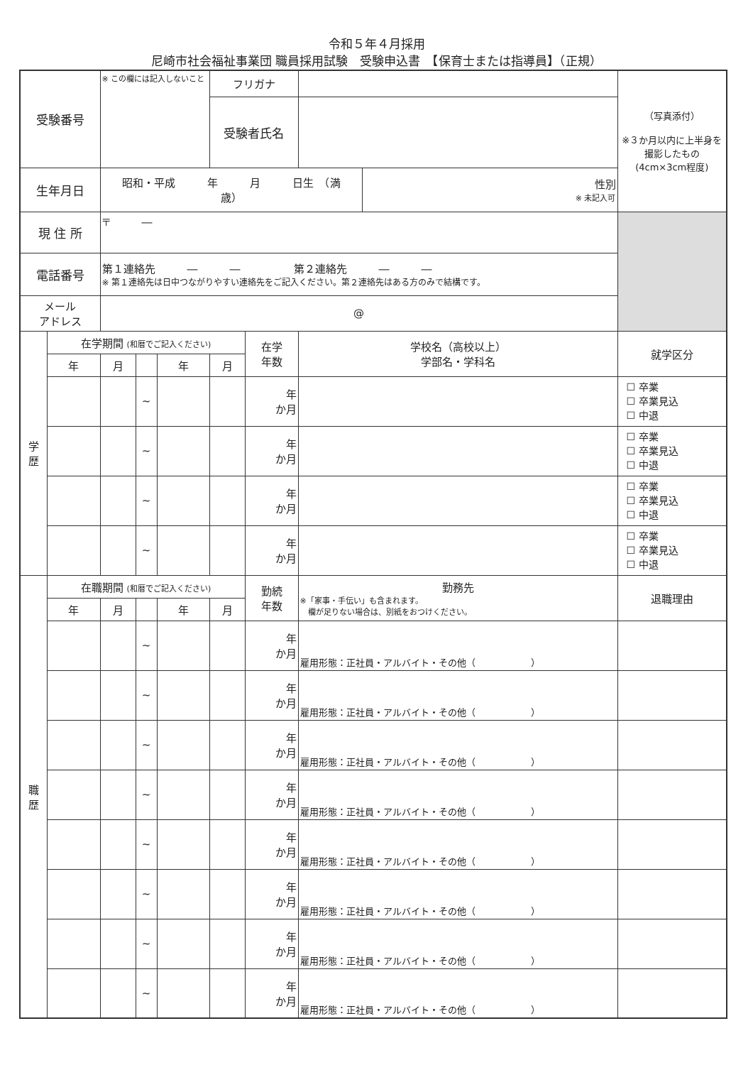令和５年４月採用
尼崎市社会福祉事業団 職員採用試験　受験申込書　【保育士または指導員】（正規）
| 受験番号 | | ※ この欄には記入しないこと | | | フリガナ | | | | （写真添付） ※３か月以内に上半身を撮影したもの (4cm×3cm程度) |
| | | | | | 受験者氏名 | | | | |
| 生年月日 | | 昭和・平成 年 月 日生 （満 歳） | | | | | | 性別 ※ 未記入可 | |
| 現 住 所 | | 〒 ― | | | | | | | |
| 電話番号 | | 第１連絡先 ― ― 第２連絡先 ― ― ※ 第１連絡先は日中つながりやすい連絡先をご記入ください。第２連絡先はある方のみで結構です。 | | | | | | | |
| メール アドレス | | @ | | | | | | | |
| 学 歴 | 在学期間 (和暦でご記入ください) | | | | | 在学 年数 | 学校名（高校以上） 学部名・学科名 | | 就学区分 |
| | 年 | 月 | | 年 | 月 | | | | |
| | | | ~ | | | 年 か月 | | | ☐ 卒業 ☐ 卒業見込 ☐ 中退 |
| | | | ~ | | | 年 か月 | | | ☐ 卒業 ☐ 卒業見込 ☐ 中退 |
| | | | ~ | | | 年 か月 | | | ☐ 卒業 ☐ 卒業見込 ☐ 中退 |
| | | | ~ | | | 年 か月 | | | ☐ 卒業 ☐ 卒業見込 ☐ 中退 |
| 職 歴 | 在職期間 (和暦でご記入ください) | | | | | 勤続 年数 | 勤務先 ※「家事・手伝い」も含まれます。 欄が足りない場合は、別紙をおつけください。 | | 退職理由 |
| | 年 | 月 | | 年 | 月 | | | | |
| | | | ~ | | | 年 か月 | 雇用形態：正社員・アルバイト・その他（ ） | | |
| | | | ~ | | | 年 か月 | 雇用形態：正社員・アルバイト・その他（ ） | | |
| | | | ~ | | | 年 か月 | 雇用形態：正社員・アルバイト・その他（ ） | | |
| | | | ~ | | | 年 か月 | 雇用形態：正社員・アルバイト・その他（ ） | | |
| | | | ~ | | | 年 か月 | 雇用形態：正社員・アルバイト・その他（ ） | | |
| | | | ~ | | | 年 か月 | 雇用形態：正社員・アルバイト・その他（ ） | | |
| | | | ~ | | | 年 か月 | 雇用形態：正社員・アルバイト・その他（ ） | | |
| | | | ~ | | | 年 か月 | 雇用形態：正社員・アルバイト・その他（ ） | | |